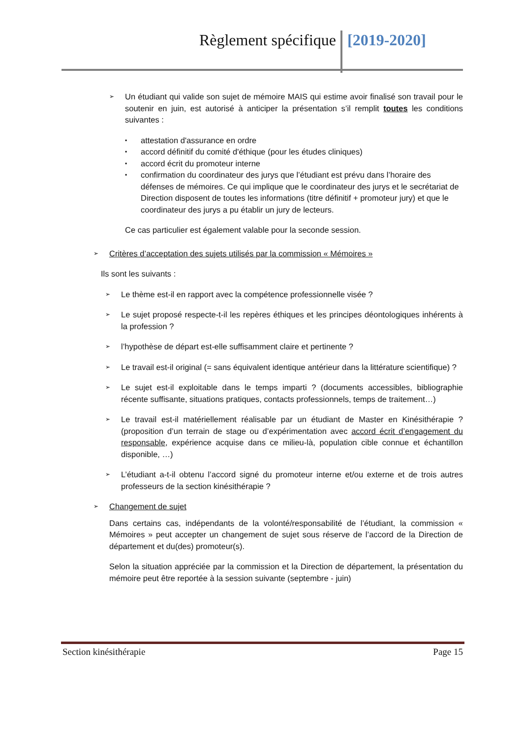Règlement spécifique [2019-2020]
➢
Un étudiant qui valide son sujet de mémoire MAIS qui estime avoir finalisé son travail pour le soutenir en juin, est autorisé à anticiper la présentation s’il remplit toutes les conditions suivantes :
▪
attestation d'assurance en ordre
▪
accord définitif du comité d'éthique (pour les études cliniques)
▪
accord écrit du promoteur interne
▪
confirmation du coordinateur des jurys que l’étudiant est prévu dans l’horaire des défenses de mémoires. Ce qui implique que le coordinateur des jurys et le secrétariat de Direction disposent de toutes les informations (titre définitif + promoteur jury) et que le coordinateur des jurys a pu établir un jury de lecteurs.
Ce cas particulier est également valable pour la seconde session.
➢
Critères d’acceptation des sujets utilisés par la commission « Mémoires »
Ils sont les suivants :
➢
Le thème est-il en rapport avec la compétence professionnelle visée ?
➢
Le sujet proposé respecte-t-il les repères éthiques et les principes déontologiques inhérents à la profession ?
➢
l’hypothèse de départ est-elle suffisamment claire et pertinente ?
➢
Le travail est-il original (= sans équivalent identique antérieur dans la littérature scientifique) ?
➢
Le sujet est-il exploitable dans le temps imparti ? (documents accessibles, bibliographie récente suffisante, situations pratiques, contacts professionnels, temps de traitement…)
➢
Le travail est-il matériellement réalisable par un étudiant de Master en Kinésithérapie ? (proposition d’un terrain de stage ou d’expérimentation avec accord écrit d’engagement du responsable, expérience acquise dans ce milieu-là, population cible connue et échantillon disponible, …)
➢
L’étudiant a-t-il obtenu l’accord signé du promoteur interne et/ou externe et de trois autres professeurs de la section kinésithérapie ?
➢
Changement de sujet
Dans certains cas, indépendants de la volonté/responsabilité de l’étudiant, la commission « Mémoires » peut accepter un changement de sujet sous réserve de l’accord de la Direction de département et du(des) promoteur(s).
Selon la situation appréciée par la commission et la Direction de département, la présentation du mémoire peut être reportée à la session suivante (septembre - juin)
Section kinésithérapie Page 15